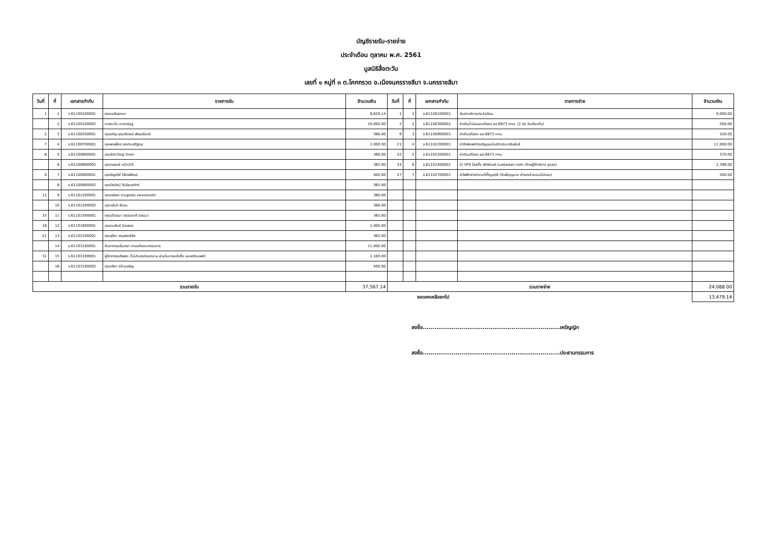บัญชีรายรับ-รายจ่าย
ประจำเดือน ตุลาคม พ.ศ. 2561
มูลนิธิสื่อตะวัน
เลขที่ ๑ หมู่ที่ ๓ ต.โคกกรวด อ.เมืองนครราชสีมา จ.นครราชสีมา
| วันที่ | ที่ | เอกสารกำกับ | รายการรับ | จำนวนเงิน | วันที่ | ที่ | เอกสารกำกับ | รายการจ่าย | จำนวนเงิน |
| --- | --- | --- | --- | --- | --- | --- | --- | --- | --- |
| 1 | 1 | ร.61100100001 | ยอดเหลือยกมา | 9,629.14 | 1 | 1 | จ.61100100001 | เงินค่าบริหารประจำเดือน | 9,000.00 |
| | 2 | ร.61100100002 | นายตะวัน นาคกนิษฐ | 10,000.00 | 3 | 2 | จ.61100300001 | ค่าเติมน้ำมันและแก๊สรถ ยล.6873 กทม. (2 บิล วันเดียวกัน) | 500.00 |
| 2 | 3 | ร.61100200001 | คุณอภิฎ-คุณวรีภรณ์ พัฒน์จันทร์ | 366.00 | 9 | 3 | จ.61100900001 | ค่าเติมแก๊สรถ ยล.6873 กทม. | 320.00 |
| 7 | 4 | ร.61100700001 | คุณพรเพ็ชร ยศประเสริฐกุล | 1,000.00 | 21 | 4 | จ.61102200001 | ค่าจัดพิมพ์บัตรเชิญและใบปลิวประชาสัมพันธ์ | 11,000.00 |
| 8 | 5 | ร.61100800001 | คุณจักราวิชญ์ วิชาผา | 366.00 | 22 | 5 | จ.61102200001 | ค่าเติมแก๊สรถ ยล.6873 กทม. | 370.00 |
| | 6 | ร.61100800002 | คุณกลยุทธ์ แก้วบัวดี | 365.00 | 24 | 6 | จ.61102400001 | ค่า VPS โฮสติ้ง เซิร์ฟเวอร์ suetawan.com (ย้ายผู้ให้บริการ ถูกลง) | 2,398.00 |
| 9 | 7 | ร.61100900001 | คุณธัญณีย์ วิจักษ์พัฒน์ | 400.00 | 27 | 7 | จ.61102700001 | ค่าไฟฟ้าสำนักงานที่ตั้งมูลนิธิ (คืนพี่บุญนาค สำรองจ่ายแบบไม่ทอน) | 500.00 |
| | 8 | ร.61100900002 | คุณปิยวัศน์ วีรนัยนรภัทร์ | 365.00 | | | | | |
| 12 | 9 | ร.61101200001 | คุณคณิศร ปานสูงเนิน และครอบครัว | 380.00 | | | | | |
| | 10 | ร.61101200002 | คุณวสันต์ สีนวน | 366.00 | | | | | |
| 15 | 11 | ร.61101500001 | คุณปวินธนา (ธรรมชาติ ธรรมะ) | 365.00 | | | | | |
| 18 | 12 | ร.61101800001 | คุณคมสันต์ นิลเพชร | 1,000.00 | | | | | |
| 21 | 13 | ร.61102100001 | คุณสุริยา สกุลพงศ์ชัย | 365.00 | | | | | |
| | 14 | ร.61103100001 | ยืมจากทุนเริ่มแรก ตามมติคณะกรรมการ | 11,000.00 | | | | | |
| 31 | 15 | ร.61103100001 | ผู้ปิดทองหลังพระ (ไม่ประสงค์ออกนาม ผ่านโมบายแบ้งกิ้ง และพร้อมเพย์) | 1,100.00 | | | | | |
| | 16 | ร.61103100002 | คุณปรีชา คร้ามเจริญ | 500.00 | | | | | |
| รวมรายรับ | | | | 37,567.14 | รวมรายจ่าย | | | | 24,088.00 |
| ยอดคงเหลือยกไป | | | | | | | | | 13,479.14 |
ลงชื่อ.......................................................................เหรัญญิก
ลงชื่อ.......................................................................ประธานกรรมการ